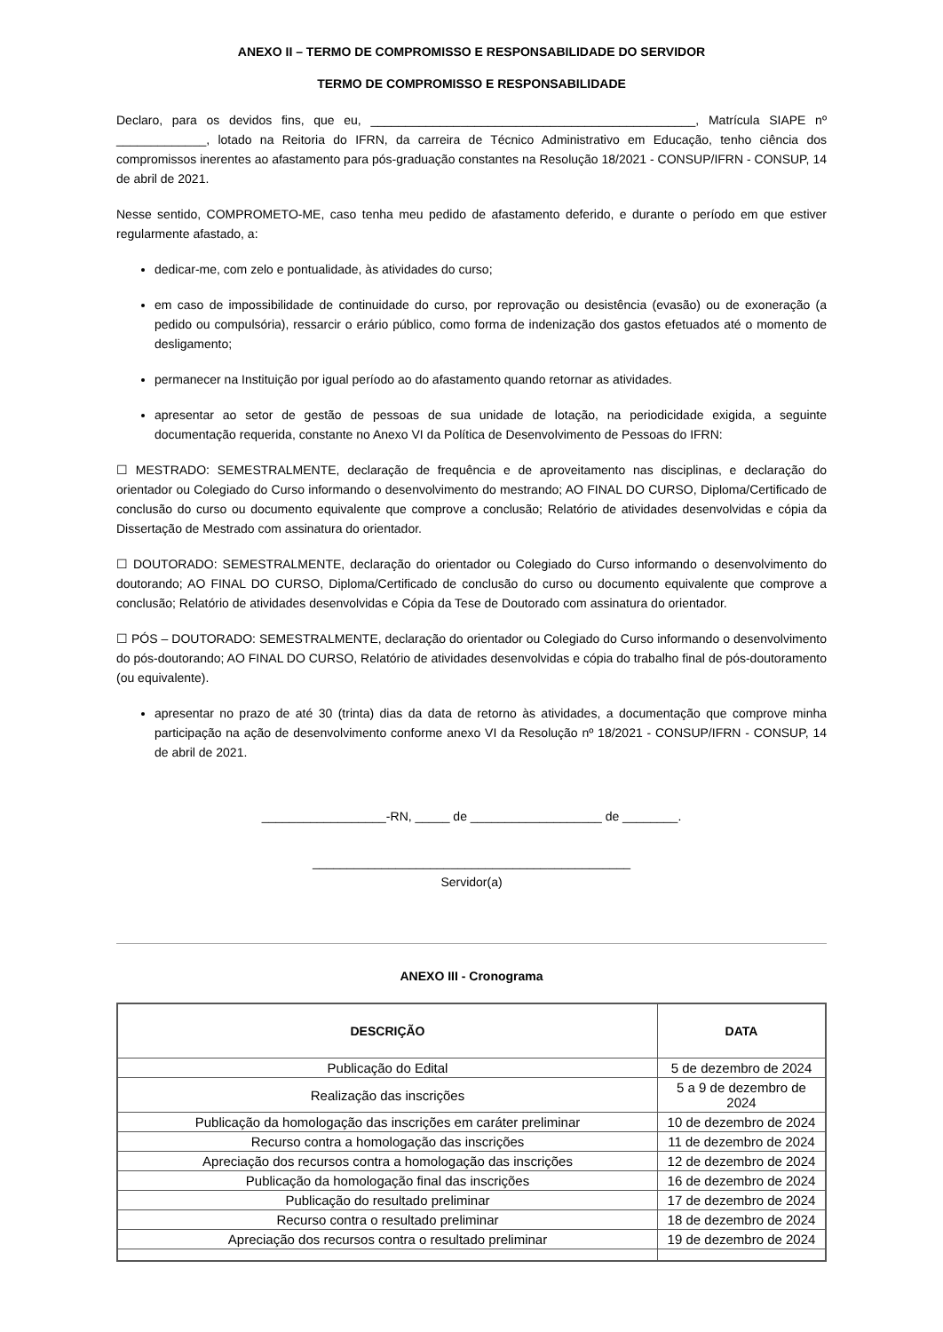ANEXO II – TERMO DE COMPROMISSO E RESPONSABILIDADE DO SERVIDOR
TERMO DE COMPROMISSO E RESPONSABILIDADE
Declaro, para os devidos fins, que eu, _______________________________________________, Matrícula SIAPE nº _____________, lotado na Reitoria do IFRN, da carreira de Técnico Administrativo em Educação, tenho ciência dos compromissos inerentes ao afastamento para pós-graduação constantes na Resolução 18/2021 - CONSUP/IFRN - CONSUP, 14 de abril de 2021.
Nesse sentido, COMPROMETO-ME, caso tenha meu pedido de afastamento deferido, e durante o período em que estiver regularmente afastado, a:
dedicar-me, com zelo e pontualidade, às atividades do curso;
em caso de impossibilidade de continuidade do curso, por reprovação ou desistência (evasão) ou de exoneração (a pedido ou compulsória), ressarcir o erário público, como forma de indenização dos gastos efetuados até o momento de desligamento;
permanecer na Instituição por igual período ao do afastamento quando retornar as atividades.
apresentar ao setor de gestão de pessoas de sua unidade de lotação, na periodicidade exigida, a seguinte documentação requerida, constante no Anexo VI da Política de Desenvolvimento de Pessoas do IFRN:
☐ MESTRADO: SEMESTRALMENTE, declaração de frequência e de aproveitamento nas disciplinas, e declaração do orientador ou Colegiado do Curso informando o desenvolvimento do mestrando; AO FINAL DO CURSO, Diploma/Certificado de conclusão do curso ou documento equivalente que comprove a conclusão; Relatório de atividades desenvolvidas e cópia da Dissertação de Mestrado com assinatura do orientador.
☐ DOUTORADO: SEMESTRALMENTE, declaração do orientador ou Colegiado do Curso informando o desenvolvimento do doutorando; AO FINAL DO CURSO, Diploma/Certificado de conclusão do curso ou documento equivalente que comprove a conclusão; Relatório de atividades desenvolvidas e Cópia da Tese de Doutorado com assinatura do orientador.
☐ PÓS – DOUTORADO: SEMESTRALMENTE, declaração do orientador ou Colegiado do Curso informando o desenvolvimento do pós-doutorando; AO FINAL DO CURSO, Relatório de atividades desenvolvidas e cópia do trabalho final de pós-doutoramento (ou equivalente).
apresentar no prazo de até 30 (trinta) dias da data de retorno às atividades, a documentação que comprove minha participação na ação de desenvolvimento conforme anexo VI da Resolução nº 18/2021 - CONSUP/IFRN - CONSUP, 14 de abril de 2021.
__________________-RN, _____ de ___________________ de ________.
______________________________________________
Servidor(a)
ANEXO III - Cronograma
| DESCRIÇÃO | DATA |
| --- | --- |
| Publicação do Edital | 5 de dezembro de 2024 |
| Realização das inscrições | 5 a 9 de dezembro de 2024 |
| Publicação da homologação das inscrições em caráter preliminar | 10 de dezembro de 2024 |
| Recurso contra a homologação das inscrições | 11 de dezembro de 2024 |
| Apreciação dos recursos contra a homologação das inscrições | 12 de dezembro de 2024 |
| Publicação da homologação final das inscrições | 16 de dezembro de 2024 |
| Publicação do resultado preliminar | 17 de dezembro de 2024 |
| Recurso contra o resultado preliminar | 18 de dezembro de 2024 |
| Apreciação dos recursos contra o resultado preliminar | 19 de dezembro de 2024 |